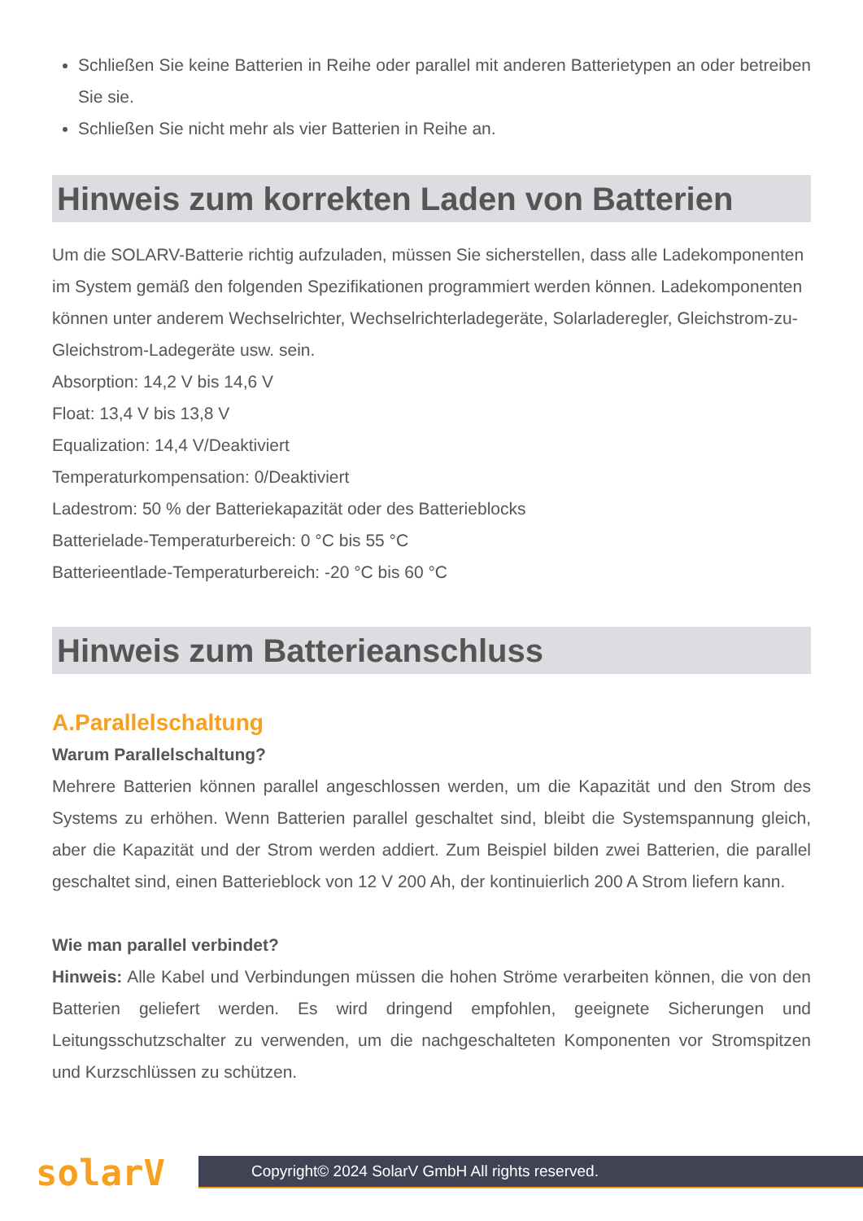Schließen Sie keine Batterien in Reihe oder parallel mit anderen Batterietypen an oder betreiben Sie sie.
Schließen Sie nicht mehr als vier Batterien in Reihe an.
Hinweis zum korrekten Laden von Batterien
Um die SOLARV-Batterie richtig aufzuladen, müssen Sie sicherstellen, dass alle Ladekomponenten im System gemäß den folgenden Spezifikationen programmiert werden können. Ladekomponenten können unter anderem Wechselrichter, Wechselrichterladegeräte, Solarladeregler, Gleichstrom-zu-Gleichstrom-Ladegeräte usw. sein.
Absorption: 14,2 V bis 14,6 V
Float: 13,4 V bis 13,8 V
Equalization: 14,4 V/Deaktiviert
Temperaturkompensation: 0/Deaktiviert
Ladestrom: 50 % der Batteriekapazität oder des Batterieblocks
Batterielade-Temperaturbereich: 0 °C bis 55 °C
Batterieentlade-Temperaturbereich: -20 °C bis 60 °C
Hinweis zum Batterieanschluss
A.Parallelschaltung
Warum Parallelschaltung?
Mehrere Batterien können parallel angeschlossen werden, um die Kapazität und den Strom des Systems zu erhöhen. Wenn Batterien parallel geschaltet sind, bleibt die Systemspannung gleich, aber die Kapazität und der Strom werden addiert. Zum Beispiel bilden zwei Batterien, die parallel geschaltet sind, einen Batterieblock von 12 V 200 Ah, der kontinuierlich 200 A Strom liefern kann.
Wie man parallel verbindet?
Hinweis: Alle Kabel und Verbindungen müssen die hohen Ströme verarbeiten können, die von den Batterien geliefert werden. Es wird dringend empfohlen, geeignete Sicherungen und Leitungsschutzschalter zu verwenden, um die nachgeschalteten Komponenten vor Stromspitzen und Kurzschlüssen zu schützen.
solarV
Copyright© 2024 SolarV GmbH All rights reserved.